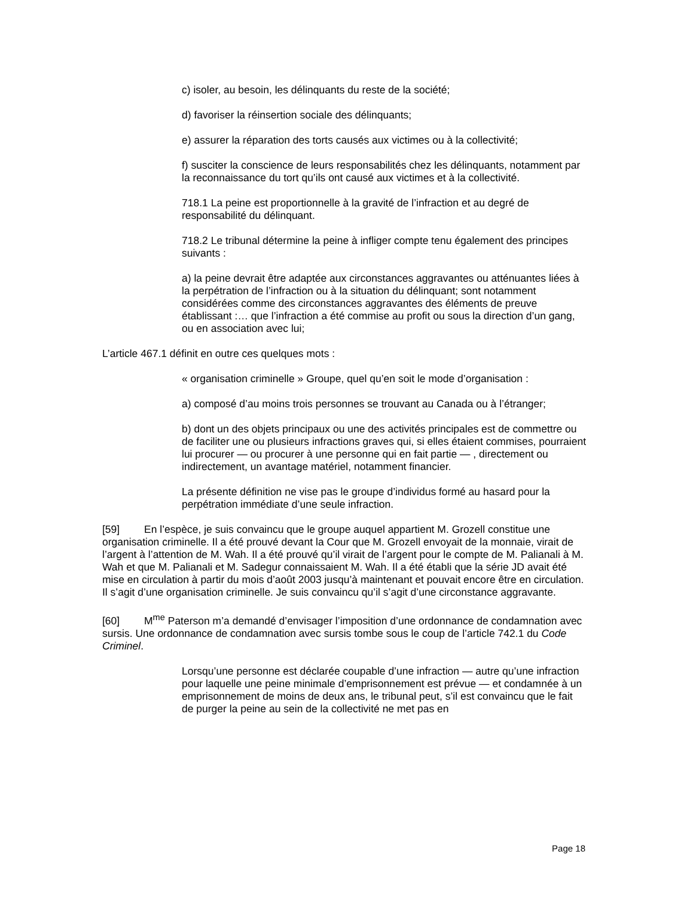c) isoler, au besoin, les délinquants du reste de la société;
d) favoriser la réinsertion sociale des délinquants;
e) assurer la réparation des torts causés aux victimes ou à la collectivité;
f) susciter la conscience de leurs responsabilités chez les délinquants, notamment par la reconnaissance du tort qu’ils ont causé aux victimes et à la collectivité.
718.1 La peine est proportionnelle à la gravité de l’infraction et au degré de responsabilité du délinquant.
718.2 Le tribunal détermine la peine à infliger compte tenu également des principes suivants :
a) la peine devrait être adaptée aux circonstances aggravantes ou atténuantes liées à la perpétration de l’infraction ou à la situation du délinquant; sont notamment considérées comme des circonstances aggravantes des éléments de preuve établissant :… que l’infraction a été commise au profit ou sous la direction d’un gang, ou en association avec lui;
L’article 467.1 définit en outre ces quelques mots :
« organisation criminelle » Groupe, quel qu’en soit le mode d’organisation :
a) composé d’au moins trois personnes se trouvant au Canada ou à l’étranger;
b) dont un des objets principaux ou une des activités principales est de commettre ou de faciliter une ou plusieurs infractions graves qui, si elles étaient commises, pourraient lui procurer — ou procurer à une personne qui en fait partie — , directement ou indirectement, un avantage matériel, notamment financier.
La présente définition ne vise pas le groupe d’individus formé au hasard pour la perpétration immédiate d’une seule infraction.
[59] En l’espèce, je suis convaincu que le groupe auquel appartient M. Grozell constitue une organisation criminelle. Il a été prouvé devant la Cour que M. Grozell envoyait de la monnaie, virait de l’argent à l’attention de M. Wah. Il a été prouvé qu’il virait de l’argent pour le compte de M. Palianali à M. Wah et que M. Palianali et M. Sadegur connaissaient M. Wah. Il a été établi que la série JD avait été mise en circulation à partir du mois d’août 2003 jusqu’à maintenant et pouvait encore être en circulation. Il s’agit d’une organisation criminelle. Je suis convaincu qu’il s’agit d’une circonstance aggravante.
[60] M<sup>me</sup> Paterson m’a demandé d’envisager l’imposition d’une ordonnance de condamnation avec sursis. Une ordonnance de condamnation avec sursis tombe sous le coup de l’article 742.1 du Code Criminel.
Lorsqu’une personne est déclarée coupable d’une infraction — autre qu’une infraction pour laquelle une peine minimale d’emprisonnement est prévue — et condamnée à un emprisonnement de moins de deux ans, le tribunal peut, s’il est convaincu que le fait de purger la peine au sein de la collectivité ne met pas en
Page 18